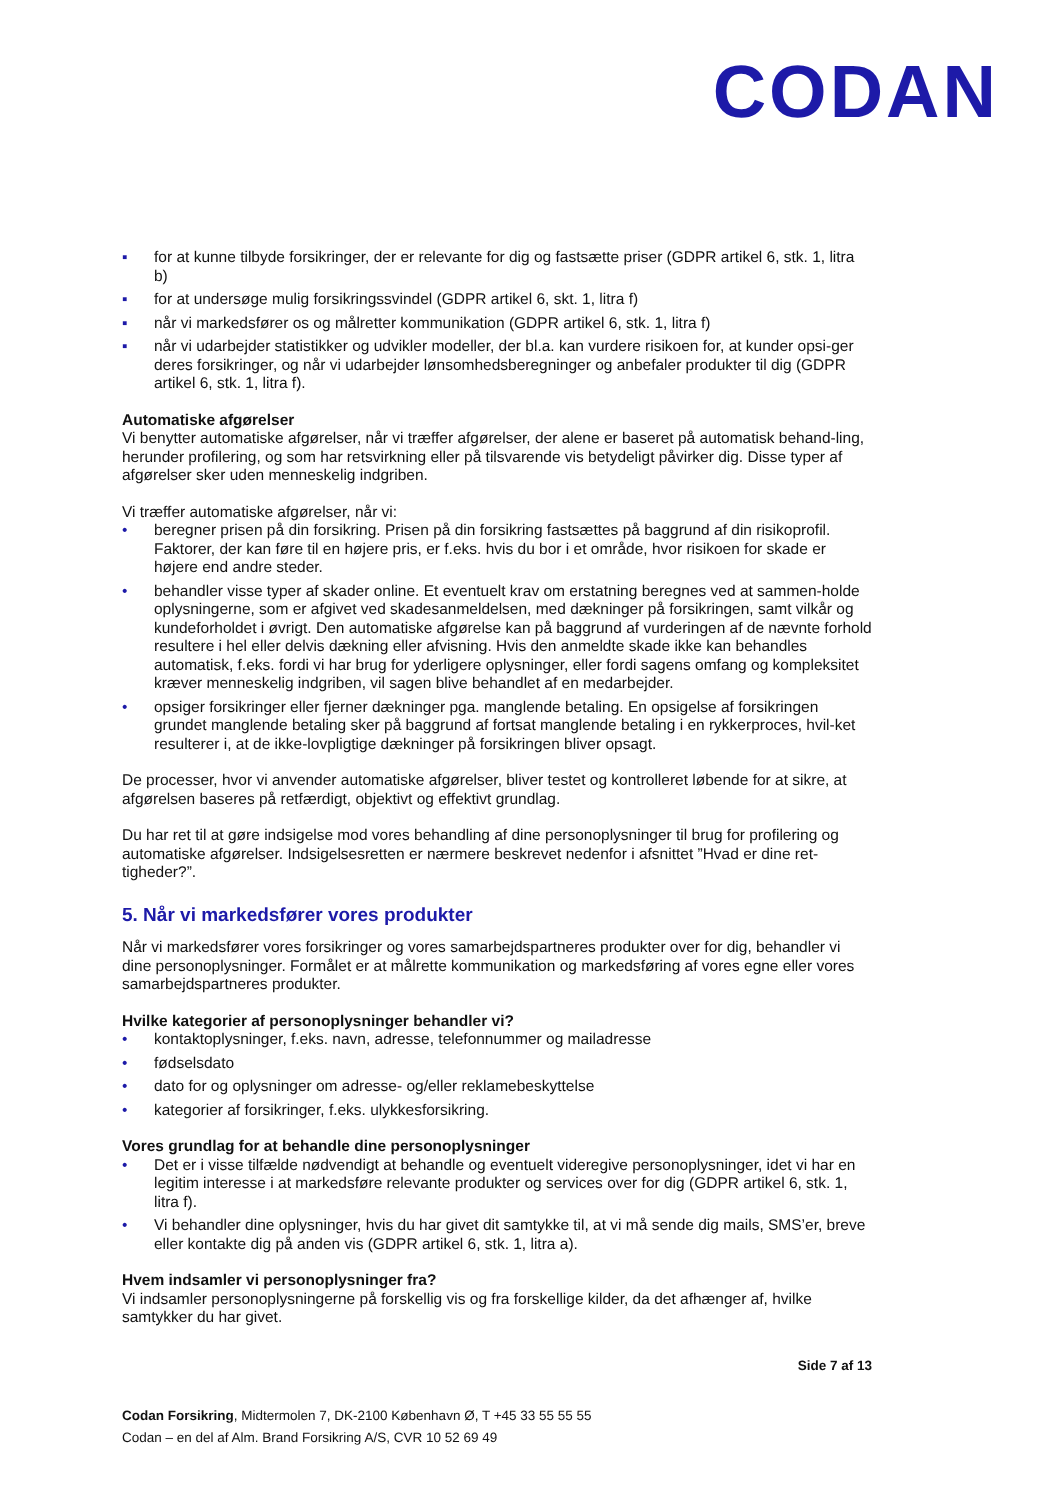CODAN
▪ for at kunne tilbyde forsikringer, der er relevante for dig og fastsætte priser (GDPR artikel 6, stk. 1, litra b)
▪ for at undersøge mulig forsikringssvindel (GDPR artikel 6, skt. 1, litra f)
▪ når vi markedsfører os og målretter kommunikation (GDPR artikel 6, stk. 1, litra f)
▪ når vi udarbejder statistikker og udvikler modeller, der bl.a. kan vurdere risikoen for, at kunder opsi-ger deres forsikringer, og når vi udarbejder lønsomhedsberegninger og anbefaler produkter til dig (GDPR artikel 6, stk. 1, litra f).
Automatiske afgørelser
Vi benytter automatiske afgørelser, når vi træffer afgørelser, der alene er baseret på automatisk behand-ling, herunder profilering, og som har retsvirkning eller på tilsvarende vis betydeligt påvirker dig. Disse typer af afgørelser sker uden menneskelig indgriben.
Vi træffer automatiske afgørelser, når vi:
• beregner prisen på din forsikring. Prisen på din forsikring fastsættes på baggrund af din risikoprofil. Faktorer, der kan føre til en højere pris, er f.eks. hvis du bor i et område, hvor risikoen for skade er højere end andre steder.
• behandler visse typer af skader online. Et eventuelt krav om erstatning beregnes ved at sammen-holde oplysningerne, som er afgivet ved skadesanmeldelsen, med dækninger på forsikringen, samt vilkår og kundeforholdet i øvrigt. Den automatiske afgørelse kan på baggrund af vurderingen af de nævnte forhold resultere i hel eller delvis dækning eller afvisning. Hvis den anmeldte skade ikke kan behandles automatisk, f.eks. fordi vi har brug for yderligere oplysninger, eller fordi sagens omfang og kompleksitet kræver menneskelig indgriben, vil sagen blive behandlet af en medarbejder.
• opsiger forsikringer eller fjerner dækninger pga. manglende betaling. En opsigelse af forsikringen grundet manglende betaling sker på baggrund af fortsat manglende betaling i en rykkerproces, hvil-ket resulterer i, at de ikke-lovpligtige dækninger på forsikringen bliver opsagt.
De processer, hvor vi anvender automatiske afgørelser, bliver testet og kontrolleret løbende for at sikre, at afgørelsen baseres på retfærdigt, objektivt og effektivt grundlag.
Du har ret til at gøre indsigelse mod vores behandling af dine personoplysninger til brug for profilering og automatiske afgørelser. Indsigelsesretten er nærmere beskrevet nedenfor i afsnittet ”Hvad er dine ret-tigheder?”.
5. Når vi markedsfører vores produkter
Når vi markedsfører vores forsikringer og vores samarbejdspartneres produkter over for dig, behandler vi dine personoplysninger. Formålet er at målrette kommunikation og markedsføring af vores egne eller vores samarbejdspartneres produkter.
Hvilke kategorier af personoplysninger behandler vi?
• kontaktoplysninger, f.eks. navn, adresse, telefonnummer og mailadresse
• fødselsdato
• dato for og oplysninger om adresse- og/eller reklamebeskyttelse
• kategorier af forsikringer, f.eks. ulykkesforsikring.
Vores grundlag for at behandle dine personoplysninger
• Det er i visse tilfælde nødvendigt at behandle og eventuelt videregive personoplysninger, idet vi har en legitim interesse i at markedsføre relevante produkter og services over for dig (GDPR artikel 6, stk. 1, litra f).
• Vi behandler dine oplysninger, hvis du har givet dit samtykke til, at vi må sende dig mails, SMS’er, breve eller kontakte dig på anden vis (GDPR artikel 6, stk. 1, litra a).
Hvem indsamler vi personoplysninger fra?
Vi indsamler personoplysningerne på forskellig vis og fra forskellige kilder, da det afhænger af, hvilke samtykker du har givet.
Side 7 af 13
Codan Forsikring, Midtermolen 7, DK-2100 København Ø, T +45 33 55 55 55
Codan – en del af Alm. Brand Forsikring A/S, CVR 10 52 69 49